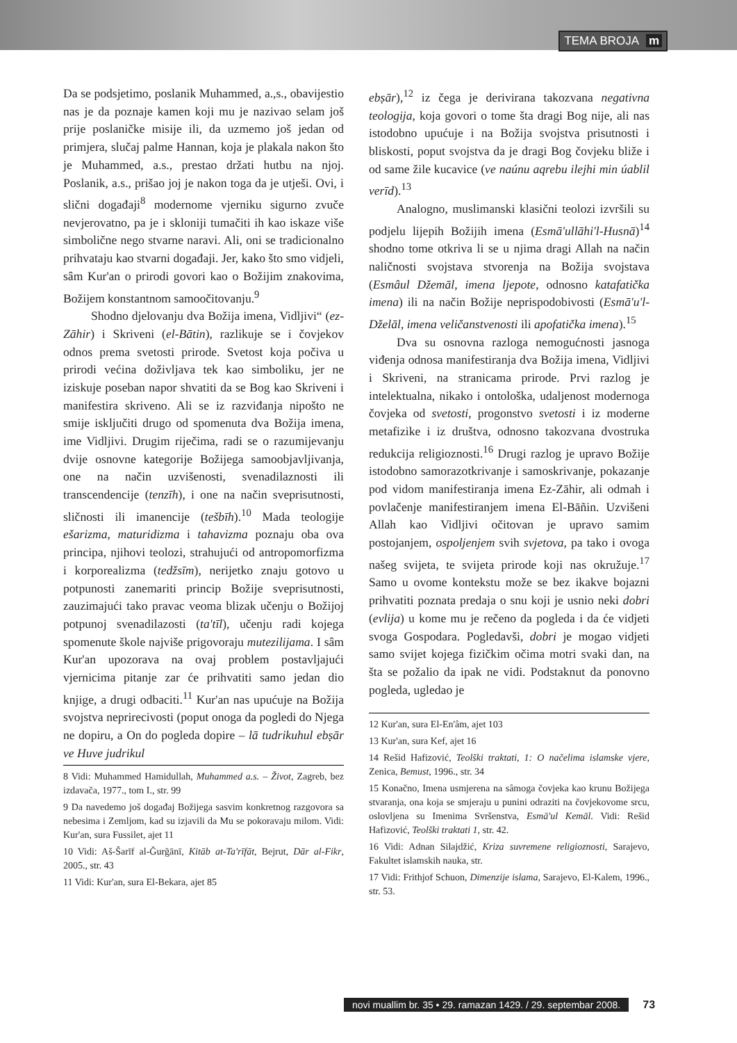TEMA BROJA m
Da se podsjetimo, poslanik Muhammed, a.,s., obavijestio nas je da poznaje kamen koji mu je nazivao selam još prije poslaničke misije ili, da uzmemo još jedan od primjera, slučaj palme Hannan, koja je plakala nakon što je Muhammed, a.s., prestao držati hutbu na njoj. Poslanik, a.s., prišao joj je nakon toga da je utješi. Ovi, i slični događaji<sup>8</sup> modernome vjerniku sigurno zvuče nevjerovatno, pa je i skloniji tumačiti ih kao iskaze više simbolične nego stvarne naravi. Ali, oni se tradicionalno prihvataju kao stvarni događaji. Jer, kako što smo vidjeli, sâm Kur'an o prirodi govori kao o Božijim znakovima, Božijem konstantnom samoočitovanju.<sup>9</sup>
Shodno djelovanju dva Božija imena, Vidljivi“ (ez-Zāhir) i Skriveni (el-Bātin), razlikuje se i čovjekov odnos prema svetosti prirode. Svetost koja počiva u prirodi većina doživljava tek kao simboliku, jer ne iziskuje poseban napor shvatiti da se Bog kao Skriveni i manifestira skriveno. Ali se iz razviđanja nipošto ne smije isključiti drugo od spomenuta dva Božija imena, ime Vidljivi. Drugim riječima, radi se o razumijevanju dvije osnovne kategorije Božijega samoobjavljivanja, one na način uzvišenosti, svenadilaznosti ili transcendencije (tenzīh), i one na način sveprisutnosti, sličnosti ili imanencije (tešbīh).<sup>10</sup> Mada teologije ešarizma, maturidizma i tahavizma poznaju oba ova principa, njihovi teolozi, strahujući od antropomorfizma i korporealizma (tedžsīm), nerijetko znaju gotovo u potpunosti zanemariti princip Božije sveprisutnosti, zauzimajući tako pravac veoma blizak učenju o Božijoj potpunoj svenadilazosti (ta'tīl), učenju radi kojega spomenute škole najviše prigovoraju mutezilijama. I sâm Kur'an upozorava na ovaj problem postavljajući vjernicima pitanje zar će prihvatiti samo jedan dio knjige, a drugi odbaciti.<sup>11</sup> Kur'an nas upućuje na Božija svojstva neprirecivosti (poput onoga da pogledi do Njega ne dopiru, a On do pogleda dopire – lā tudrikuhul ebṣār ve Huve judrikul
8 Vidi: Muhammed Hamidullah, Muhammed a.s. – Život, Zagreb, bez izdavača, 1977., tom I., str. 99
9 Da navedemo još događaj Božijega sasvim konkretnog razgovora sa nebesima i Zemljom, kad su izjavili da Mu se pokoravaju milom. Vidi: Kur'an, sura Fussilet, ajet 11
10 Vidi: Aš-Šarīf al-Ğurğānī, Kitāb at-Ta'rīfāt, Bejrut, Dār al-Fikr, 2005., str. 43
11 Vidi: Kur'an, sura El-Bekara, ajet 85
ebṣār),<sup>12</sup> iz čega je derivirana takozvana negativna teologija, koja govori o tome šta dragi Bog nije, ali nas istodobno upućuje i na Božija svojstva prisutnosti i bliskosti, poput svojstva da je dragi Bog čovjeku bliže i od same žile kucavice (ve naúnu aqrebu ilejhi min úablil verīd).<sup>13</sup>
Analogno, muslimanski klasični teolozi izvršili su podjelu lijepih Božijih imena (Esmā'ullāhi'l-Husnā)<sup>14</sup> shodno tome otkriva li se u njima dragi Allah na način naličnosti svojstava stvorenja na Božija svojstava (Esmâul Džemāl, imena ljepote, odnosno katafatička imena) ili na način Božije neprispodobivosti (Esmā'u'l-Dželāl, imena veličanstvenosti ili apofatička imena).<sup>15</sup>
Dva su osnovna razloga nemogućnosti jasnoga viđenja odnosa manifestiranja dva Božija imena, Vidljivi i Skriveni, na stranicama prirode. Prvi razlog je intelektualna, nikako i ontološka, udaljenost modernoga čovjeka od svetosti, progonstvo svetosti i iz moderne metafizike i iz društva, odnosno takozvana dvostruka redukcija religioznosti.<sup>16</sup> Drugi razlog je upravo Božije istodobno samorazotkrivanje i samoskrivanje, pokazanje pod vidom manifestiranja imena Ez-Zāhir, ali odmah i povlačenje manifestiranjem imena El-Bāñin. Uzvišeni Allah kao Vidljivi očitovan je upravo samim postojanjem, ospoljenjem svih svjetova, pa tako i ovoga našeg svijeta, te svijeta prirode koji nas okružuje.<sup>17</sup> Samo u ovome kontekstu može se bez ikakve bojazni prihvatiti poznata predaja o snu koji je usnio neki dobri (evlija) u kome mu je rečeno da pogleda i da će vidjeti svoga Gospodara. Pogledavši, dobri je mogao vidjeti samo svijet kojega fizičkim očima motri svaki dan, na šta se požalio da ipak ne vidi. Podstaknut da ponovno pogleda, ugledao je
12 Kur'an, sura El-En'âm, ajet 103
13 Kur'an, sura Kef, ajet 16
14 Rešid Hafizović, Teolški traktati, 1: O načelima islamske vjere, Zenica, Bemust, 1996., str. 34
15 Konačno, Imena usmjerena na sâmoga čovjeka kao krunu Božijega stvaranja, ona koja se smjeraju u punini odraziti na čovjekovome srcu, oslovljena su Imenima Svršenstva, Esmā'ul Kemāl. Vidi: Rešid Hafizović, Teolški traktati 1, str. 42.
16 Vidi: Adnan Silajdžić, Kriza suvremene religioznosti, Sarajevo, Fakultet islamskih nauka, str.
17 Vidi: Frithjof Schuon, Dimenzije islama, Sarajevo, El-Kalem, 1996., str. 53.
novi muallim br. 35 • 29. ramazan 1429. / 29. septembar 2008. 73